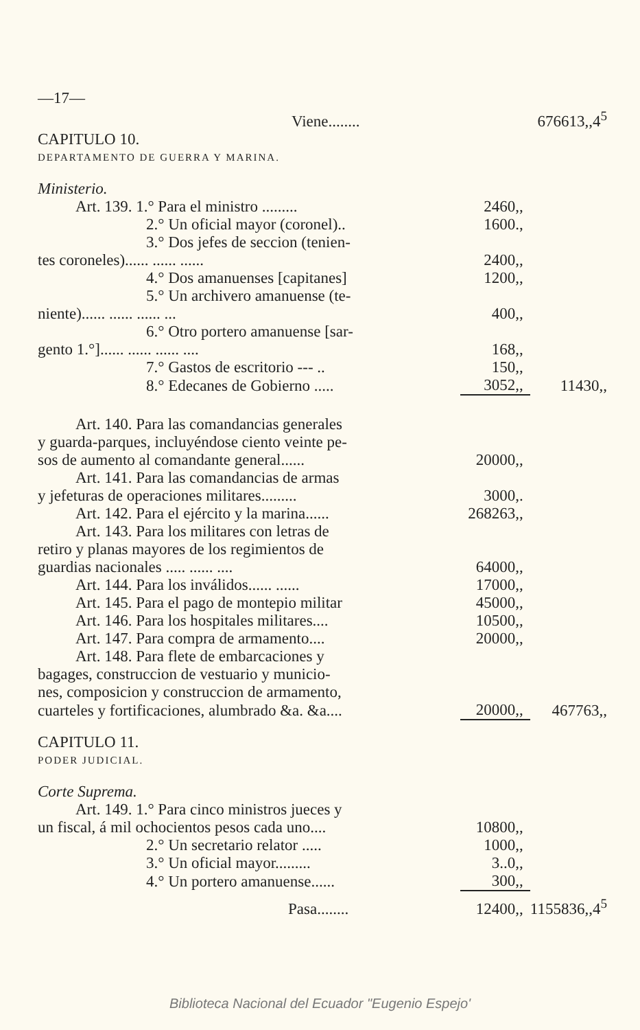| —17— | | |
| Viene........ | | 676613,,4<sup>5</sup> |
| CAPITULO 10. | | |
| DEPARTAMENTO DE GUERRA Y MARINA. | | |
| Ministerio. | | |
| Art. 139. 1.° Para el ministro ......... | 2460,, | |
| 2.° Un oficial mayor (coronel).. | 1600., | |
| 3.° Dos jefes de seccion (tenien- | | |
| tes coroneles)...... ...... ...... | 2400,, | |
| 4.° Dos amanuenses [capitanes] | 1200,, | |
| 5.° Un archivero amanuense (te- | | |
| niente)...... ...... ...... ... | 400,, | |
| 6.° Otro portero amanuense [sar- | | |
| gento 1.°]...... ...... ...... .... | 168,, | |
| 7.° Gastos de escritorio --- .. | 150,, | |
| 8.° Edecanes de Gobierno ..... | 3052,, | 11430,, |
| Art. 140. Para las comandancias generales | | |
| y guarda-parques, incluyéndose ciento veinte pe- | | |
| sos de aumento al comandante general...... | 20000,, | |
| Art. 141. Para las comandancias de armas | | |
| y jefeturas de operaciones militares......... | 3000,. | |
| Art. 142. Para el ejército y la marina...... | 268263,, | |
| Art. 143. Para los militares con letras de | | |
| retiro y planas mayores de los regimientos de | | |
| guardias nacionales ..... ...... .... | 64000,, | |
| Art. 144. Para los inválidos...... ...... | 17000,, | |
| Art. 145. Para el pago de montepio militar | 45000,, | |
| Art. 146. Para los hospitales militares.... | 10500,, | |
| Art. 147. Para compra de armamento.... | 20000,, | |
| Art. 148. Para flete de embarcaciones y | | |
| bagages, construccion de vestuario y municio- | | |
| nes, composicion y construccion de armamento, | | |
| cuarteles y fortificaciones, alumbrado &a. &a.... | 20000,, | 467763,, |
| CAPITULO 11. | | |
| PODER JUDICIAL. | | |
| Corte Suprema. | | |
| Art. 149. 1.° Para cinco ministros jueces y | | |
| un fiscal, á mil ochocientos pesos cada uno.... | 10800,, | |
| 2.° Un secretario relator ..... | 1000,, | |
| 3.° Un oficial mayor......... | 3..0,, | |
| 4.° Un portero amanuense...... | 300,, | |
| Pasa........ | 12400,, | 1155836,,4<sup>5</sup> |
Biblioteca Nacional del Ecuador "Eugenio Espejo'